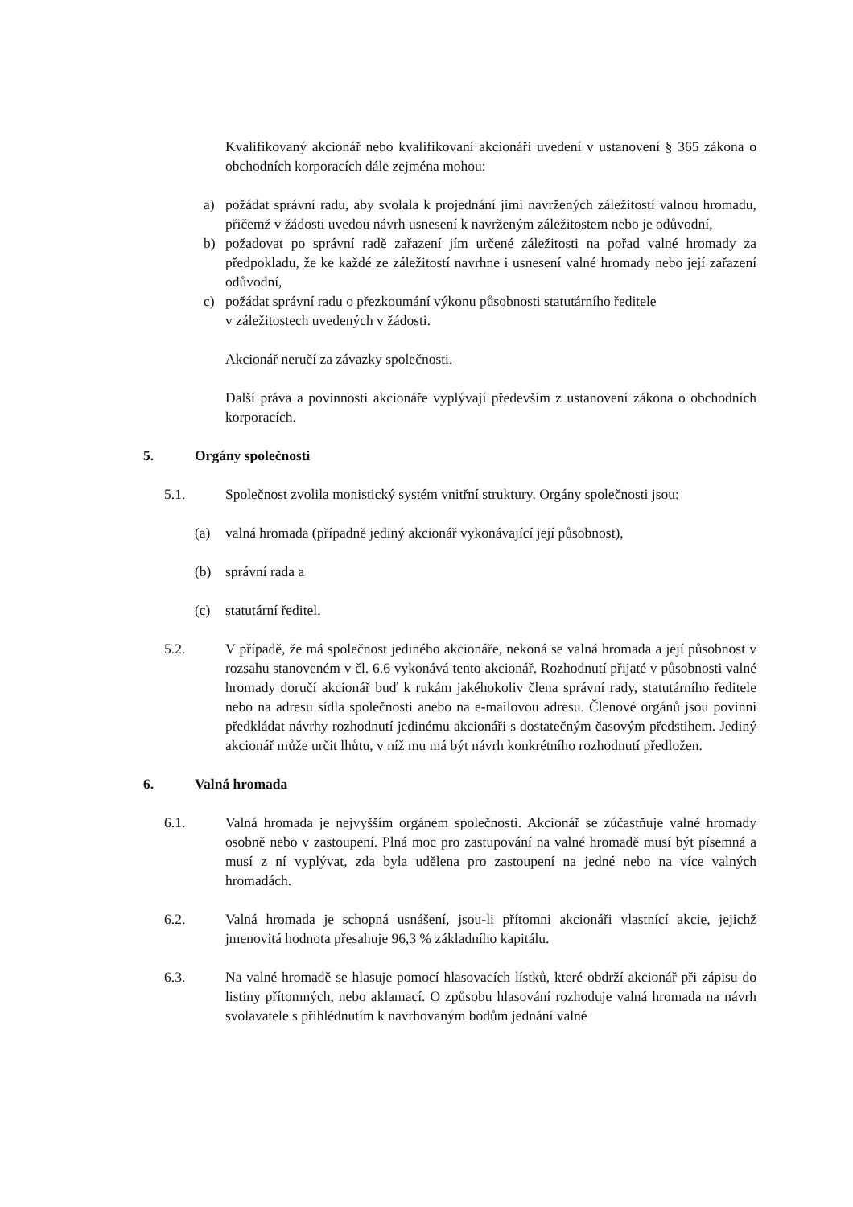Kvalifikovaný akcionář nebo kvalifikovaní akcionáři uvedení v ustanovení § 365 zákona o obchodních korporacích dále zejména mohou:
a) požádat správní radu, aby svolala k projednání jimi navržených záležitostí valnou hromadu, přičemž v žádosti uvedou návrh usnesení k navrženým záležitostem nebo je odůvodní,
b) požadovat po správní radě zařazení jím určené záležitosti na pořad valné hromady za předpokladu, že ke každé ze záležitostí navrhne i usnesení valné hromady nebo její zařazení odůvodní,
c) požádat správní radu o přezkoumání výkonu působnosti statutárního ředitele
v záležitostech uvedených v žádosti.
Akcionář neručí za závazky společnosti.
Další práva a povinnosti akcionáře vyplývají především z ustanovení zákona o obchodních korporacích.
5. Orgány společnosti
5.1. Společnost zvolila monistický systém vnitřní struktury. Orgány společnosti jsou:
(a) valná hromada (případně jediný akcionář vykonávající její působnost),
(b) správní rada a
(c) statutární ředitel.
5.2. V případě, že má společnost jediného akcionáře, nekoná se valná hromada a její působnost v rozsahu stanoveném v čl. 6.6 vykonává tento akcionář. Rozhodnutí přijaté v působnosti valné hromady doručí akcionář buď k rukám jakéhokoliv člena správní rady, statutárního ředitele nebo na adresu sídla společnosti anebo na e-mailovou adresu. Členové orgánů jsou povinni předkládat návrhy rozhodnutí jedinému akcionáři s dostatečným časovým předstihem. Jediný akcionář může určit lhůtu, v níž mu má být návrh konkrétního rozhodnutí předložen.
6. Valná hromada
6.1. Valná hromada je nejvyšším orgánem společnosti. Akcionář se zúčastňuje valné hromady osobně nebo v zastoupení. Plná moc pro zastupování na valné hromadě musí být písemná a musí z ní vyplývat, zda byla udělena pro zastoupení na jedné nebo na více valných hromadách.
6.2. Valná hromada je schopná usnášení, jsou-li přítomni akcionáři vlastnící akcie, jejichž jmenovitá hodnota přesahuje 96,3 % základního kapitálu.
6.3. Na valné hromadě se hlasuje pomocí hlasovacích lístků, které obdrží akcionář při zápisu do listiny přítomných, nebo aklamací. O způsobu hlasování rozhoduje valná hromada na návrh svolavatele s přihlédnutím k navrhovaným bodům jednání valné